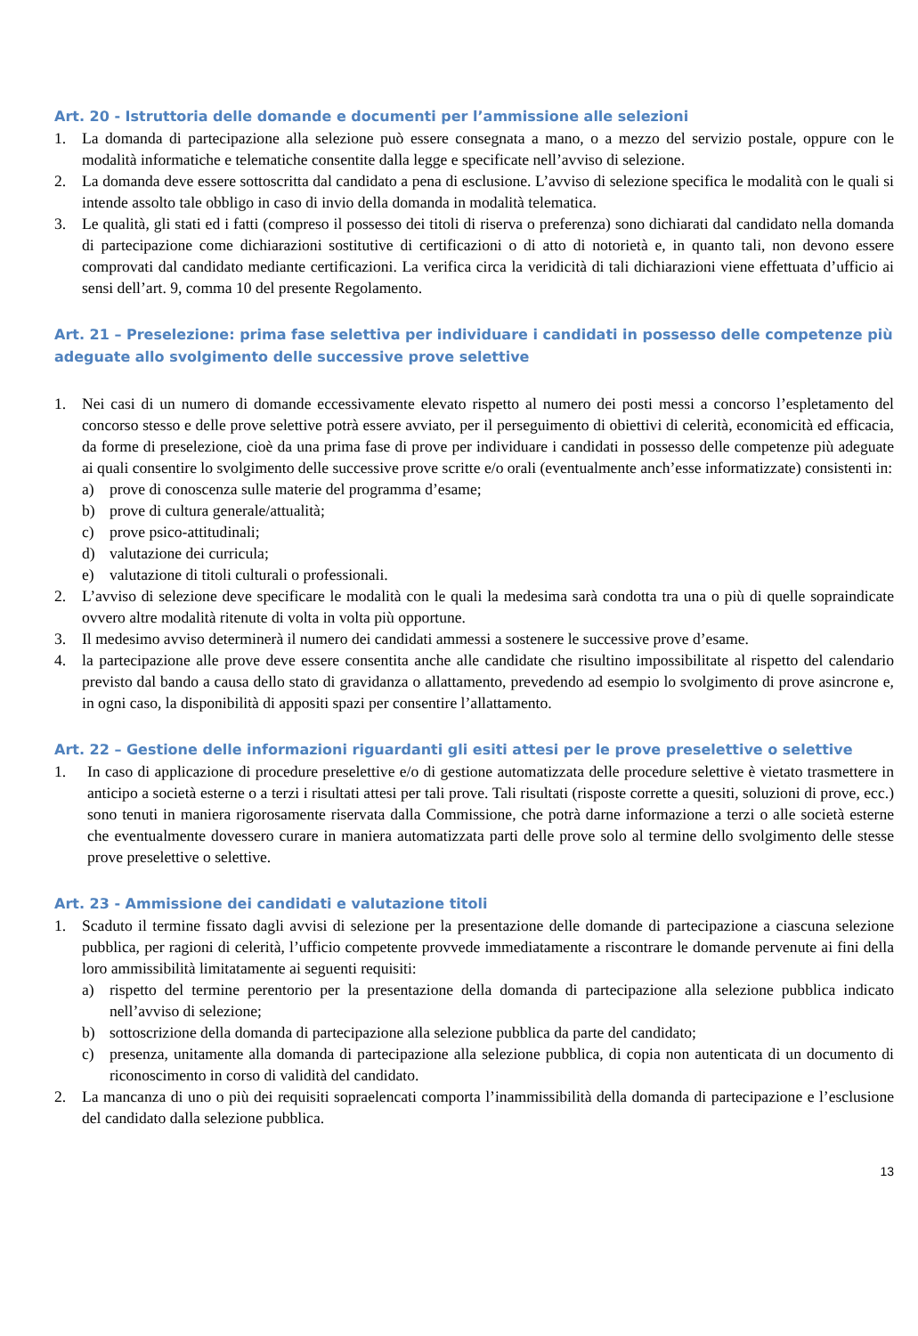Art. 20 - Istruttoria delle domande e documenti per l’ammissione alle selezioni
1. La domanda di partecipazione alla selezione può essere consegnata a mano, o a mezzo del servizio postale, oppure con le modalità informatiche e telematiche consentite dalla legge e specificate nell’avviso di selezione.
2. La domanda deve essere sottoscritta dal candidato a pena di esclusione. L’avviso di selezione specifica le modalità con le quali si intende assolto tale obbligo in caso di invio della domanda in modalità telematica.
3. Le qualità, gli stati ed i fatti (compreso il possesso dei titoli di riserva o preferenza) sono dichiarati dal candidato nella domanda di partecipazione come dichiarazioni sostitutive di certificazioni o di atto di notorietà e, in quanto tali, non devono essere comprovati dal candidato mediante certificazioni. La verifica circa la veridicità di tali dichiarazioni viene effettuata d’ufficio ai sensi dell’art. 9, comma 10 del presente Regolamento.
Art. 21 – Preselezione: prima fase selettiva per individuare i candidati in possesso delle competenze più adeguate allo svolgimento delle successive prove selettive
1. Nei casi di un numero di domande eccessivamente elevato rispetto al numero dei posti messi a concorso l’espletamento del concorso stesso e delle prove selettive potrà essere avviato, per il perseguimento di obiettivi di celerità, economicità ed efficacia, da forme di preselezione, cioè da una prima fase di prove per individuare i candidati in possesso delle competenze più adeguate ai quali consentire lo svolgimento delle successive prove scritte e/o orali (eventualmente anch’esse informatizzate) consistenti in:
a) prove di conoscenza sulle materie del programma d’esame;
b) prove di cultura generale/attualità;
c) prove psico-attitudinali;
d) valutazione dei curricula;
e) valutazione di titoli culturali o professionali.
2. L’avviso di selezione deve specificare le modalità con le quali la medesima sarà condotta tra una o più di quelle sopraindicate ovvero altre modalità ritenute di volta in volta più opportune.
3. Il medesimo avviso determinerà il numero dei candidati ammessi a sostenere le successive prove d’esame.
4. la partecipazione alle prove deve essere consentita anche alle candidate che risultino impossibilitate al rispetto del calendario previsto dal bando a causa dello stato di gravidanza o allattamento, prevedendo ad esempio lo svolgimento di prove asincrone e, in ogni caso, la disponibilità di appositi spazi per consentire l’allattamento.
Art. 22 – Gestione delle informazioni riguardanti gli esiti attesi per le prove preselettive o selettive
1. In caso di applicazione di procedure preselettive e/o di gestione automatizzata delle procedure selettive è vietato trasmettere in anticipo a società esterne o a terzi i risultati attesi per tali prove. Tali risultati (risposte corrette a quesiti, soluzioni di prove, ecc.) sono tenuti in maniera rigorosamente riservata dalla Commissione, che potrà darne informazione a terzi o alle società esterne che eventualmente dovessero curare in maniera automatizzata parti delle prove solo al termine dello svolgimento delle stesse prove preselettive o selettive.
Art. 23 - Ammissione dei candidati e valutazione titoli
1. Scaduto il termine fissato dagli avvisi di selezione per la presentazione delle domande di partecipazione a ciascuna selezione pubblica, per ragioni di celerità, l’ufficio competente provvede immediatamente a riscontrare le domande pervenute ai fini della loro ammissibilità limitatamente ai seguenti requisiti:
a) rispetto del termine perentorio per la presentazione della domanda di partecipazione alla selezione pubblica indicato nell’avviso di selezione;
b) sottoscrizione della domanda di partecipazione alla selezione pubblica da parte del candidato;
c) presenza, unitamente alla domanda di partecipazione alla selezione pubblica, di copia non autenticata di un documento di riconoscimento in corso di validità del candidato.
2. La mancanza di uno o più dei requisiti sopraelencati comporta l’inammissibilità della domanda di partecipazione e l’esclusione del candidato dalla selezione pubblica.
13